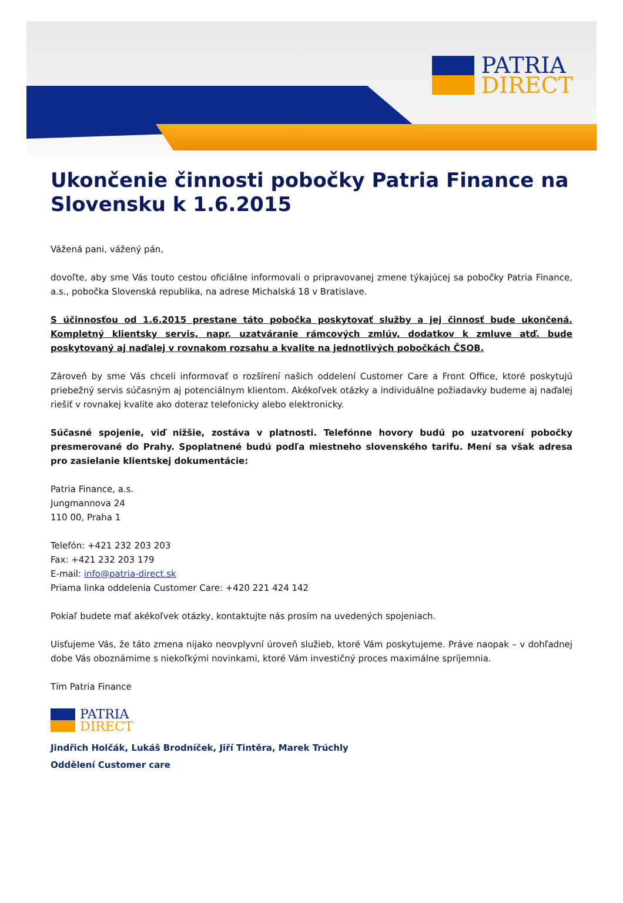PATRIA
DIRECT
Ukončenie činnosti pobočky Patria Finance na Slovensku k 1.6.2015
Vážená pani, vážený pán,
dovoľte, aby sme Vás touto cestou oficiálne informovali o pripravovanej zmene týkajúcej sa pobočky Patria Finance, a.s., pobočka Slovenská republika, na adrese Michalská 18 v Bratislave.
S účinnosťou od 1.6.2015 prestane táto pobočka poskytovať služby a jej činnosť bude ukončená. Kompletný klientsky servis, napr. uzatváranie rámcových zmlúv, dodatkov k zmluve atď. bude poskytovaný aj naďalej v rovnakom rozsahu a kvalite na jednotlivých pobočkách ČSOB.
Zároveň by sme Vás chceli informovať o rozšírení našich oddelení Customer Care a Front Office, ktoré poskytujú priebežný servis súčasným aj potenciálnym klientom. Akékoľvek otázky a individuálne požiadavky budeme aj naďalej riešiť v rovnakej kvalite ako doteraz telefonicky alebo elektronicky.
Súčasné spojenie, viď nižšie, zostáva v platnosti. Telefónne hovory budú po uzatvorení pobočky presmerované do Prahy. Spoplatnené budú podľa miestneho slovenského tarifu. Mení sa však adresa pro zasielanie klientskej dokumentácie:
Patria Finance, a.s.
Jungmannova 24
110 00, Praha 1
Telefón: +421 232 203 203
Fax: +421 232 203 179
E-mail: info@patria-direct.sk
Priama linka oddelenia Customer Care: +420 221 424 142
Pokiaľ budete mať akékoľvek otázky, kontaktujte nás prosím na uvedených spojeniach.
Uisťujeme Vás, že táto zmena nijako neovplyvní úroveň služieb, ktoré Vám poskytujeme. Práve naopak – v dohľadnej dobe Vás oboznámime s niekoľkými novinkami, ktoré Vám investičný proces maximálne spríjemnia.
Tím Patria Finance
PATRIA
DIRECT
Jindřich Holčák, Lukáš Brodníček, Jiří Tintěra, Marek Trúchly
Oddělení Customer care